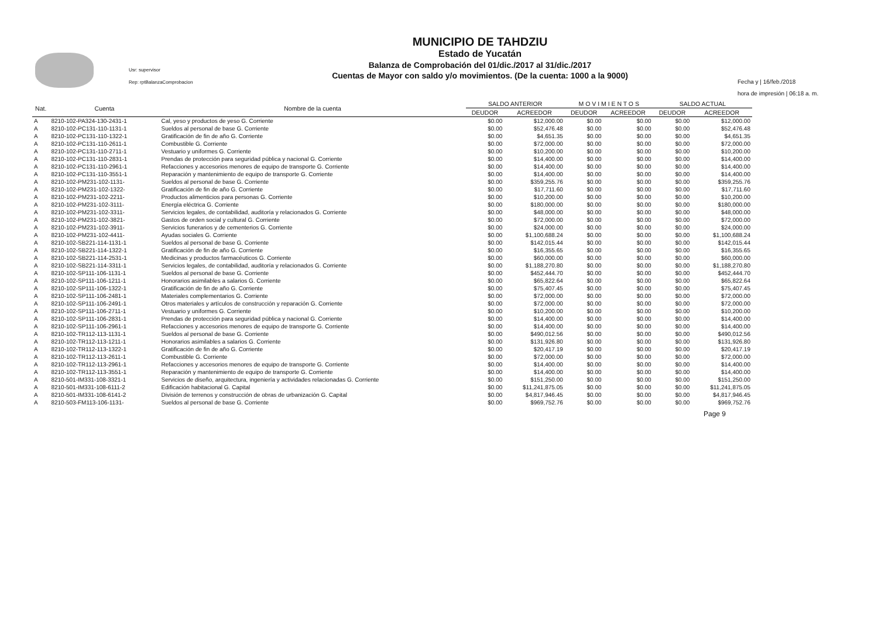Usr: supervisor
Rep: rptBalanzaComprobacion
MUNICIPIO DE TAHDZIU
Estado de Yucatán
Balanza de Comprobación del 01/dic./2017 al 31/dic./2017
Cuentas de Mayor con saldo y/o movimientos. (De la cuenta: 1000 a la 9000)
Fecha y | 16/feb./2018
hora de impresión | 06:18 a. m.
| Nat. | Cuenta | Nombre de la cuenta | SALDO ANTERIOR | | M O V I M I E N T O S | | SALDO ACTUAL | |
| --- | --- | --- | --- | --- | --- | --- | --- | --- |
| | | | DEUDOR | ACREEDOR | DEUDOR | ACREEDOR | DEUDOR | ACREEDOR |
| A | 8210-102-PA324-130-2431-1 | Cal, yeso y productos de yeso G. Corriente | $0.00 | $12,000.00 | $0.00 | $0.00 | $0.00 | $12,000.00 |
| A | 8210-102-PC131-110-1131-1 | Sueldos al personal de base G. Corriente | $0.00 | $52,476.48 | $0.00 | $0.00 | $0.00 | $52,476.48 |
| A | 8210-102-PC131-110-1322-1 | Gratificación de fin de año G. Corriente | $0.00 | $4,651.35 | $0.00 | $0.00 | $0.00 | $4,651.35 |
| A | 8210-102-PC131-110-2611-1 | Combustible G. Corriente | $0.00 | $72,000.00 | $0.00 | $0.00 | $0.00 | $72,000.00 |
| A | 8210-102-PC131-110-2711-1 | Vestuario y uniformes G. Corriente | $0.00 | $10,200.00 | $0.00 | $0.00 | $0.00 | $10,200.00 |
| A | 8210-102-PC131-110-2831-1 | Prendas de protección para seguridad pública y nacional G. Corriente | $0.00 | $14,400.00 | $0.00 | $0.00 | $0.00 | $14,400.00 |
| A | 8210-102-PC131-110-2961-1 | Refacciones y accesorios menores de equipo de transporte G. Corriente | $0.00 | $14,400.00 | $0.00 | $0.00 | $0.00 | $14,400.00 |
| A | 8210-102-PC131-110-3551-1 | Reparación y mantenimiento de equipo de transporte G. Corriente | $0.00 | $14,400.00 | $0.00 | $0.00 | $0.00 | $14,400.00 |
| A | 8210-102-PM231-102-1131- | Sueldos al personal de base G. Corriente | $0.00 | $359,255.76 | $0.00 | $0.00 | $0.00 | $359,255.76 |
| A | 8210-102-PM231-102-1322- | Gratificación de fin de año G. Corriente | $0.00 | $17,711.60 | $0.00 | $0.00 | $0.00 | $17,711.60 |
| A | 8210-102-PM231-102-2211- | Productos alimenticios para personas G. Corriente | $0.00 | $10,200.00 | $0.00 | $0.00 | $0.00 | $10,200.00 |
| A | 8210-102-PM231-102-3111- | Energía eléctrica G. Corriente | $0.00 | $180,000.00 | $0.00 | $0.00 | $0.00 | $180,000.00 |
| A | 8210-102-PM231-102-3311- | Servicios legales, de contabilidad, auditoría y relacionados G. Corriente | $0.00 | $48,000.00 | $0.00 | $0.00 | $0.00 | $48,000.00 |
| A | 8210-102-PM231-102-3821- | Gastos de orden social y cultural G. Corriente | $0.00 | $72,000.00 | $0.00 | $0.00 | $0.00 | $72,000.00 |
| A | 8210-102-PM231-102-3911- | Servicios funerarios y de cementerios G. Corriente | $0.00 | $24,000.00 | $0.00 | $0.00 | $0.00 | $24,000.00 |
| A | 8210-102-PM231-102-4411- | Ayudas sociales G. Corriente | $0.00 | $1,100,688.24 | $0.00 | $0.00 | $0.00 | $1,100,688.24 |
| A | 8210-102-SB221-114-1131-1 | Sueldos al personal de base G. Corriente | $0.00 | $142,015.44 | $0.00 | $0.00 | $0.00 | $142,015.44 |
| A | 8210-102-SB221-114-1322-1 | Gratificación de fin de año G. Corriente | $0.00 | $16,355.65 | $0.00 | $0.00 | $0.00 | $16,355.65 |
| A | 8210-102-SB221-114-2531-1 | Medicinas y productos farmacéuticos G. Corriente | $0.00 | $60,000.00 | $0.00 | $0.00 | $0.00 | $60,000.00 |
| A | 8210-102-SB221-114-3311-1 | Servicios legales, de contabilidad, auditoría y relacionados G. Corriente | $0.00 | $1,188,270.80 | $0.00 | $0.00 | $0.00 | $1,188,270.80 |
| A | 8210-102-SP111-106-1131-1 | Sueldos al personal de base G. Corriente | $0.00 | $452,444.70 | $0.00 | $0.00 | $0.00 | $452,444.70 |
| A | 8210-102-SP111-106-1211-1 | Honorarios asimilables a salarios G. Corriente | $0.00 | $65,822.64 | $0.00 | $0.00 | $0.00 | $65,822.64 |
| A | 8210-102-SP111-106-1322-1 | Gratificación de fin de año G. Corriente | $0.00 | $75,407.45 | $0.00 | $0.00 | $0.00 | $75,407.45 |
| A | 8210-102-SP111-106-2481-1 | Materiales complementarios G. Corriente | $0.00 | $72,000.00 | $0.00 | $0.00 | $0.00 | $72,000.00 |
| A | 8210-102-SP111-106-2491-1 | Otros materiales y artículos de construcción y reparación G. Corriente | $0.00 | $72,000.00 | $0.00 | $0.00 | $0.00 | $72,000.00 |
| A | 8210-102-SP111-106-2711-1 | Vestuario y uniformes G. Corriente | $0.00 | $10,200.00 | $0.00 | $0.00 | $0.00 | $10,200.00 |
| A | 8210-102-SP111-106-2831-1 | Prendas de protección para seguridad pública y nacional G. Corriente | $0.00 | $14,400.00 | $0.00 | $0.00 | $0.00 | $14,400.00 |
| A | 8210-102-SP111-106-2961-1 | Refacciones y accesorios menores de equipo de transporte G. Corriente | $0.00 | $14,400.00 | $0.00 | $0.00 | $0.00 | $14,400.00 |
| A | 8210-102-TR112-113-1131-1 | Sueldos al personal de base G. Corriente | $0.00 | $490,012.56 | $0.00 | $0.00 | $0.00 | $490,012.56 |
| A | 8210-102-TR112-113-1211-1 | Honorarios asimilables a salarios G. Corriente | $0.00 | $131,926.80 | $0.00 | $0.00 | $0.00 | $131,926.80 |
| A | 8210-102-TR112-113-1322-1 | Gratificación de fin de año G. Corriente | $0.00 | $20,417.19 | $0.00 | $0.00 | $0.00 | $20,417.19 |
| A | 8210-102-TR112-113-2611-1 | Combustible G. Corriente | $0.00 | $72,000.00 | $0.00 | $0.00 | $0.00 | $72,000.00 |
| A | 8210-102-TR112-113-2961-1 | Refacciones y accesorios menores de equipo de transporte G. Corriente | $0.00 | $14,400.00 | $0.00 | $0.00 | $0.00 | $14,400.00 |
| A | 8210-102-TR112-113-3551-1 | Reparación y mantenimiento de equipo de transporte G. Corriente | $0.00 | $14,400.00 | $0.00 | $0.00 | $0.00 | $14,400.00 |
| A | 8210-501-IM331-108-3321-1 | Servicios de diseño, arquitectura, ingeniería y actividades relacionadas G. Corriente | $0.00 | $151,250.00 | $0.00 | $0.00 | $0.00 | $151,250.00 |
| A | 8210-501-IM331-108-6111-2 | Edificación habitacional G. Capital | $0.00 | $11,241,875.05 | $0.00 | $0.00 | $0.00 | $11,241,875.05 |
| A | 8210-501-IM331-108-6141-2 | División de terrenos y construcción de obras de urbanización G. Capital | $0.00 | $4,817,946.45 | $0.00 | $0.00 | $0.00 | $4,817,946.45 |
| A | 8210-503-FM113-106-1131- | Sueldos al personal de base G. Corriente | $0.00 | $969,752.76 | $0.00 | $0.00 | $0.00 | $969,752.76 |
Page 9